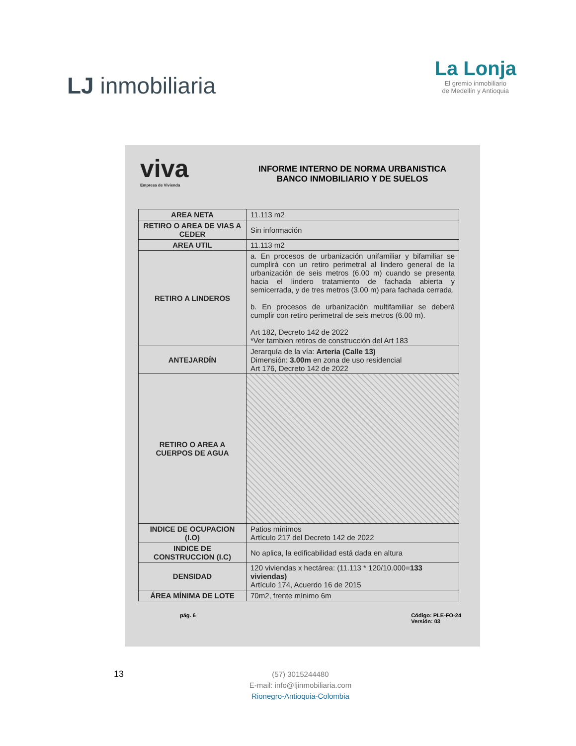LJ inmobiliaria
La Lonja
El gremio inmobiliario
de Medellín y Antioquia
viva
Empresa de Vivienda
INFORME INTERNO DE NORMA URBANISTICA
BANCO INMOBILIARIO Y DE SUELOS
| AREA NETA | 11.113 m2 |
| RETIRO O AREA DE VIAS A CEDER | Sin información |
| AREA UTIL | 11.113 m2 |
| RETIRO A LINDEROS | a. En procesos de urbanización unifamiliar y bifamiliar se cumplirá con un retiro perimetral al lindero general de la urbanización de seis metros (6.00 m) cuando se presenta hacia el lindero tratamiento de fachada abierta y semicerrada, y de tres metros (3.00 m) para fachada cerrada. b. En procesos de urbanización multifamiliar se deberá cumplir con retiro perimetral de seis metros (6.00 m). Art 182, Decreto 142 de 2022 *Ver tambien retiros de construcción del Art 183 |
| ANTEJARDÍN | Jerarquía de la vía: Arteria (Calle 13) Dimensión: 3.00m en zona de uso residencial Art 176, Decreto 142 de 2022 |
| RETIRO O AREA A CUERPOS DE AGUA | |
| INDICE DE OCUPACION (I.O) | Patios mínimos Artículo 217 del Decreto 142 de 2022 |
| INDICE DE CONSTRUCCION (I.C) | No aplica, la edificabilidad está dada en altura |
| DENSIDAD | 120 viviendas x hectárea: (11.113 * 120/10.000= 133 viviendas) Artículo 174, Acuerdo 16 de 2015 |
| ÁREA MÍNIMA DE LOTE | 70m2, frente mínimo 6m |
pág. 6 Código: PLE-FO-24
Versión: 03
13
(57) 3015244480
E-mail: info@ljinmobiliaria.com
Rionegro-Antioquia-Colombia